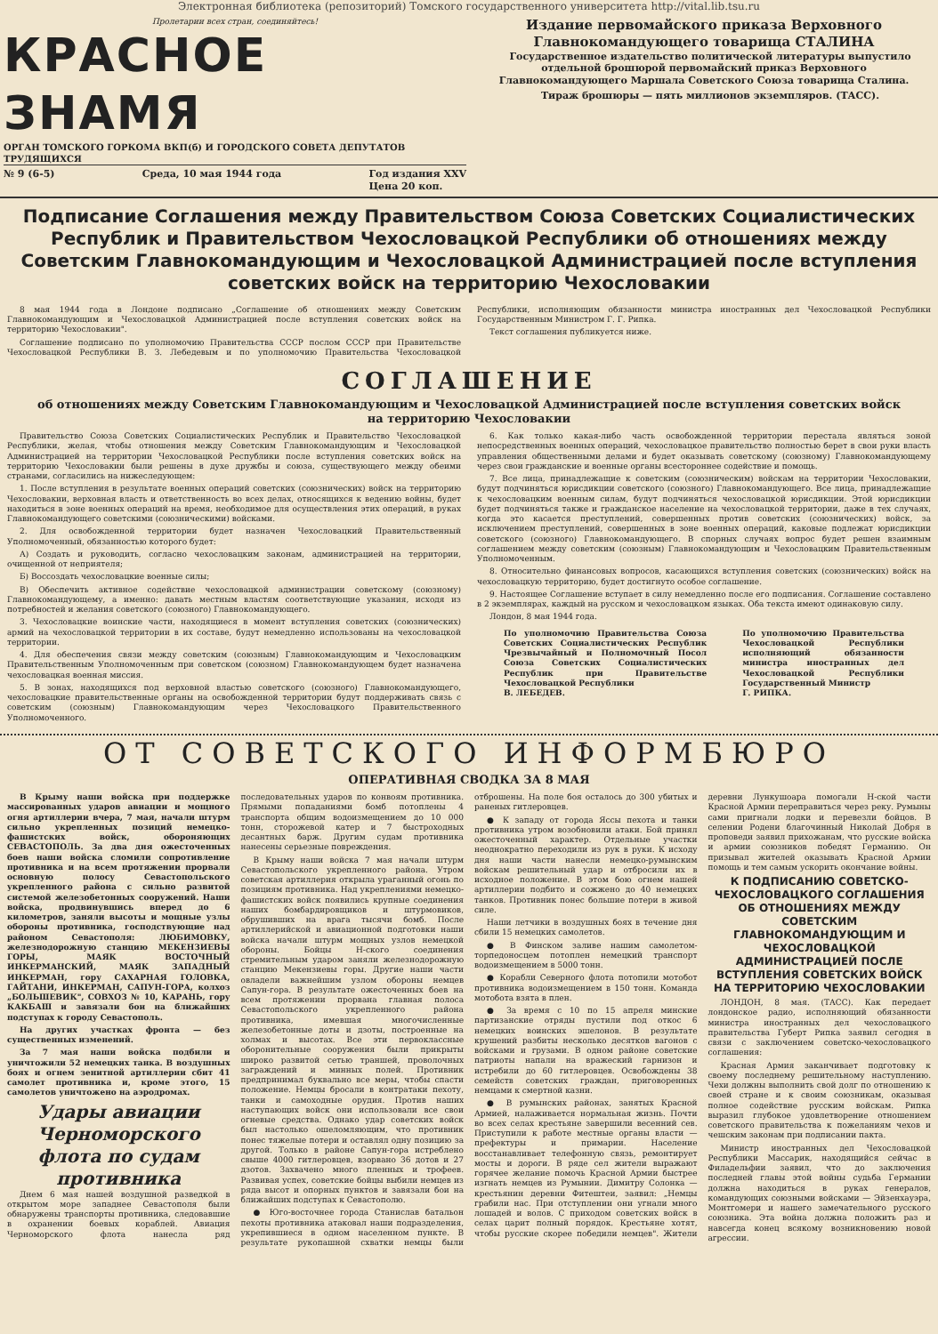Электронная библиотека (репозиторий) Томского государственного университета http://vital.lib.tsu.ru
Пролетарии всех стран, соединяйтесь!
КРАСНОЕ ЗНАМЯ
ОРГАН ТОМСКОГО ГОРКОМА ВКП(б) И ГОРОДСКОГО СОВЕТА ДЕПУТАТОВ ТРУДЯЩИХСЯ
№ 9 (6-5) Среда, 10 мая 1944 года Год издания XXV
Цена 20 коп.
Издание первомайского приказа Верховного Главнокомандующего товарища СТАЛИНА
Государственное издательство политической литературы выпустило отдельной брошюрой первомайский приказ Верховного Главнокомандующего Маршала Советского Союза товарища Сталина.
Тираж брошюры — пять миллионов экземпляров. (ТАСС).
Подписание Соглашения между Правительством Союза Советских Социалистических Республик и Правительством Чехословацкой Республики об отношениях между Советским Главнокомандующим и Чехословацкой Администрацией после вступления советских войск на территорию Чехословакии
8 мая 1944 года в Лондоне подписано „Соглашение об отношениях между Советским Главнокомандующим и Чехословацкой Администрацией после вступления советских войск на территорию Чехословакии".
Соглашение подписано по уполномочию Правительства СССР послом СССР при Правительстве Чехословацкой Республики В. З. Лебедевым и по уполномочию Правительства Чехословацкой Республики, исполняющим обязанности министра иностранных дел Чехословацкой Республики Государственным Министром Г. Г. Рипка.
Текст соглашения публикуется ниже.
СОГЛАШЕНИЕ
об отношениях между Советским Главнокомандующим и Чехословацкой Администрацией после вступления советских войск на территорию Чехословакии
Правительство Союза Советских Социалистических Республик и Правительство Чехословацкой Республики, желая, чтобы отношения между Советским Главнокомандующим и Чехословацкой Администрацией на территории Чехословацкой Республики после вступления советских войск на территорию Чехословакии были решены в духе дружбы и союза, существующего между обеими странами, согласились на нижеследующем:
1. После вступления в результате военных операций советских (союзнических) войск на территорию Чехословакии, верховная власть и ответственность во всех делах, относящихся к ведению войны, будет находиться в зоне военных операций на время, необходимое для осуществления этих операций, в руках Главнокомандующего советскими (союзническими) войсками.
2. Для освобожденной территории будет назначен Чехословацкий Правительственный Уполномоченный, обязанностью которого будет:
А) Создать и руководить, согласно чехословацким законам, администрацией на территории, очищенной от неприятеля;
Б) Воссоздать чехословацкие военные силы;
В) Обеспечить активное содействие чехословацкой администрации советскому (союзному) Главнокомандующему, а именно: давать местным властям соответствующие указания, исходя из потребностей и желания советского (союзного) Главнокомандующего.
3. Чехословацкие воинские части, находящиеся в момент вступления советских (союзнических) армий на чехословацкой территории в их составе, будут немедленно использованы на чехословацкой территории.
4. Для обеспечения связи между советским (союзным) Главнокомандующим и Чехословацким Правительственным Уполномоченным при советском (союзном) Главнокомандующем будет назначена чехословацкая военная миссия.
5. В зонах, находящихся под верховной властью советского (союзного) Главнокомандующего, чехословацкие правительственные органы на освобожденной территории будут поддерживать связь с советским (союзным) Главнокомандующим через Чехословацкого Правительственного Уполномоченного.
6. Как только какая-либо часть освобожденной территории перестала являться зоной непосредственных военных операций, чехословацкое правительство полностью берет в свои руки власть управления общественными делами и будет оказывать советскому (союзному) Главнокомандующему через свои гражданские и военные органы всестороннее содействие и помощь.
7. Все лица, принадлежащие к советским (союзническим) войскам на территории Чехословакии, будут подчиняться юрисдикции советского (союзного) Главнокомандующего. Все лица, принадлежащие к чехословацким военным силам, будут подчиняться чехословацкой юрисдикции. Этой юрисдикции будет подчиняться также и гражданское население на чехословацкой территории, даже в тех случаях, когда это касается преступлений, совершенных против советских (союзнических) войск, за исключением преступлений, совершенных в зоне военных операций, каковые подлежат юрисдикции советского (союзного) Главнокомандующего. В спорных случаях вопрос будет решен взаимным соглашением между советским (союзным) Главнокомандующим и Чехословацким Правительственным Уполномоченным.
8. Относительно финансовых вопросов, касающихся вступления советских (союзнических) войск на чехословацкую территорию, будет достигнуто особое соглашение.
9. Настоящее Соглашение вступает в силу немедленно после его подписания. Соглашение составлено в 2 экземплярах, каждый на русском и чехословацком языках. Оба текста имеют одинаковую силу.
Лондон, 8 мая 1944 года.
По уполномочию Правительства Союза Советских Социалистических Республик Чрезвычайный и Полномочный Посол Союза Советских Социалистических Республик при Правительстве Чехословацкой Республики
В. ЛЕБЕДЕВ.
По уполномочию Правительства Чехословацкой Республики исполняющий обязанности министра иностранных дел Чехословацкой Республики Государственный Министр
Г. РИПКА.
ОТ СОВЕТСКОГО ИНФОРМБЮРО
ОПЕРАТИВНАЯ СВОДКА ЗА 8 МАЯ
В Крыму наши войска при поддержке массированных ударов авиации и мощного огня артиллерии вчера, 7 мая, начали штурм сильно укрепленных позиций немецко-фашистских войск, обороняющих СЕВАСТОПОЛЬ. За два дня ожесточенных боев наши войска сломили сопротивление противника и на всем протяжении прорвали основную полосу Севастопольского укрепленного района с сильно развитой системой железобетонных сооружений. Наши войска, продвинувшись вперед до 6 километров, заняли высоты и мощные узлы обороны противника, господствующие над районом Севастополя: ЛЮБИМОВКУ, железнодорожную станцию МЕКЕНЗИЕВЫ ГОРЫ, МАЯК ВОСТОЧНЫЙ ИНКЕРМАНСКИЙ, МАЯК ЗАПАДНЫЙ ИНКЕРМАН, гору САХАРНАЯ ГОЛОВКА, ГАЙТАНИ, ИНКЕРМАН, САПУН-ГОРА, колхоз „БОЛЬШЕВИК", СОВХОЗ № 10, КАРАНЬ, гору КАКБАШ и завязали бои на ближайших подступах к городу Севастополь.
На других участках фронта — без существенных изменений.
За 7 мая наши войска подбили и уничтожили 52 немецких танка. В воздушных боях и огнем зенитной артиллерии сбит 41 самолет противника и, кроме этого, 15 самолетов уничтожено на аэродромах.
Удары авиации Черноморского флота по судам противника
Днем 6 мая нашей воздушной разведкой в открытом море западнее Севастополя были обнаружены транспорты противника, следовавшие в охранении боевых кораблей. Авиация Черноморского флота нанесла ряд последовательных ударов по конвоям противника. Прямыми попаданиями бомб потоплены 4 транспорта общим водоизмещением до 10 000 тонн, сторожевой катер и 7 быстроходных десантных барж. Другим судам противника нанесены серьезные повреждения.
В Крыму наши войска 7 мая начали штурм Севастопольского укрепленного района. Утром советская артиллерия открыла ураганный огонь по позициям противника. Над укреплениями немецко-фашистских войск появились крупные соединения наших бомбардировщиков и штурмовиков, обрушивших на врага тысячи бомб. После артиллерийской и авиационной подготовки наши войска начали штурм мощных узлов немецкой обороны. Бойцы Н-ского соединения стремительным ударом заняли железнодорожную станцию Мекензиевы горы. Другие наши части овладели важнейшим узлом обороны немцев Сапун-гора. В результате ожесточенных боев на всем протяжении прорвана главная полоса Севастопольского укрепленного района противника, имевшая многочисленные железобетонные доты и дзоты, построенные на холмах и высотах. Все эти первоклассные оборонительные сооружения были прикрыты широко развитой сетью траншей, проволочных заграждений и минных полей. Противник предпринимал буквально все меры, чтобы спасти положение. Немцы бросали в контратаки пехоту, танки и самоходные орудия. Против наших наступающих войск они использовали все свои огневые средства. Однако удар советских войск был настолько ошеломляющим, что противник понес тяжелые потери и оставлял одну позицию за другой. Только в районе Сапун-гора истреблено свыше 4000 гитлеровцев, взорвано 36 дотов и 27 дзотов. Захвачено много пленных и трофеев. Развивая успех, советские бойцы выбили немцев из ряда высот и опорных пунктов и завязали бои на ближайших подступах к Севастополю.
● Юго-восточнее города Станислав батальон пехоты противника атаковал наши подразделения, укрепившиеся в одном населенном пункте. В результате рукопашной схватки немцы были отброшены. На поле боя осталось до 300 убитых и раненых гитлеровцев.
● К западу от города Яссы пехота и танки противника утром возобновили атаки. Бой принял ожесточенный характер. Отдельные участки неоднократно переходили из рук в руки. К исходу дня наши части нанесли немецко-румынским войскам решительный удар и отбросили их в исходное положение. В этом бою огнем нашей артиллерии подбито и сожжено до 40 немецких танков. Противник понес большие потери в живой силе.
Наши летчики в воздушных боях в течение дня сбили 15 немецких самолетов.
● В Финском заливе нашим самолетом-торпедоносцем потоплен немецкий транспорт водоизмещением в 5000 тонн.
● Корабли Северного флота потопили мотобот противника водоизмещением в 150 тонн. Команда мотобота взята в плен.
● За время с 10 по 15 апреля минские партизанские отряды пустили под откос 6 немецких воинских эшелонов. В результате крушений разбиты несколько десятков вагонов с войсками и грузами. В одном районе советские патриоты напали на вражеский гарнизон и истребили до 60 гитлеровцев. Освобождены 38 семейств советских граждан, приговоренных немцами к смертной казни.
● В румынских районах, занятых Красной Армией, налаживается нормальная жизнь. Почти во всех селах крестьяне завершили весенний сев. Приступили к работе местные органы власти — префектуры и примарии. Население восстанавливает телефонную связь, ремонтирует мосты и дороги. В ряде сел жители выражают горячее желание помочь Красной Армии быстрее изгнать немцев из Румынии. Димитру Солонка — крестьянин деревни Фитештеи, заявил: „Немцы грабили нас. При отступлении они угнали много лошадей и волов. С приходом советских войск в селах царит полный порядок. Крестьяне хотят, чтобы русские скорее победили немцев". Жители деревни Лункушоара помогали Н-ской части Красной Армии переправиться через реку. Румыны сами пригнали лодки и перевезли бойцов. В селении Родени благочинный Николай Добря в проповеди заявил прихожанам, что русские войска и армии союзников победят Германию. Он призывал жителей оказывать Красной Армии помощь и тем самым ускорить окончание войны.
К ПОДПИСАНИЮ СОВЕТСКО-ЧЕХОСЛОВАЦКОГО СОГЛАШЕНИЯ ОБ ОТНОШЕНИЯХ МЕЖДУ СОВЕТСКИМ ГЛАВНОКОМАНДУЮЩИМ И ЧЕХОСЛОВАЦКОЙ АДМИНИСТРАЦИЕЙ ПОСЛЕ ВСТУПЛЕНИЯ СОВЕТСКИХ ВОЙСК НА ТЕРРИТОРИЮ ЧЕХОСЛОВАКИИ
ЛОНДОН, 8 мая. (ТАСС). Как передает лондонское радио, исполняющий обязанности министра иностранных дел чехословацкого правительства Губерт Рипка заявил сегодня в связи с заключением советско-чехословацкого соглашения:
Красная Армия заканчивает подготовку к своему последнему решительному наступлению. Чехи должны выполнить свой долг по отношению к своей стране и к своим союзникам, оказывая полное содействие русским войскам. Рипка выразил глубокое удовлетворение отношением советского правительства к пожеланиям чехов и чешским законам при подписании пакта.
Министр иностранных дел Чехословацкой Республики Массарик, находящийся сейчас в Филадельфии заявил, что до заключения последней главы этой войны судьба Германии должна находиться в руках генералов, командующих союзными войсками — Эйзенхауэра, Монтгомери и нашего замечательного русского союзника. Эта война должна положить раз и навсегда конец всякому возникновению новой агрессии.